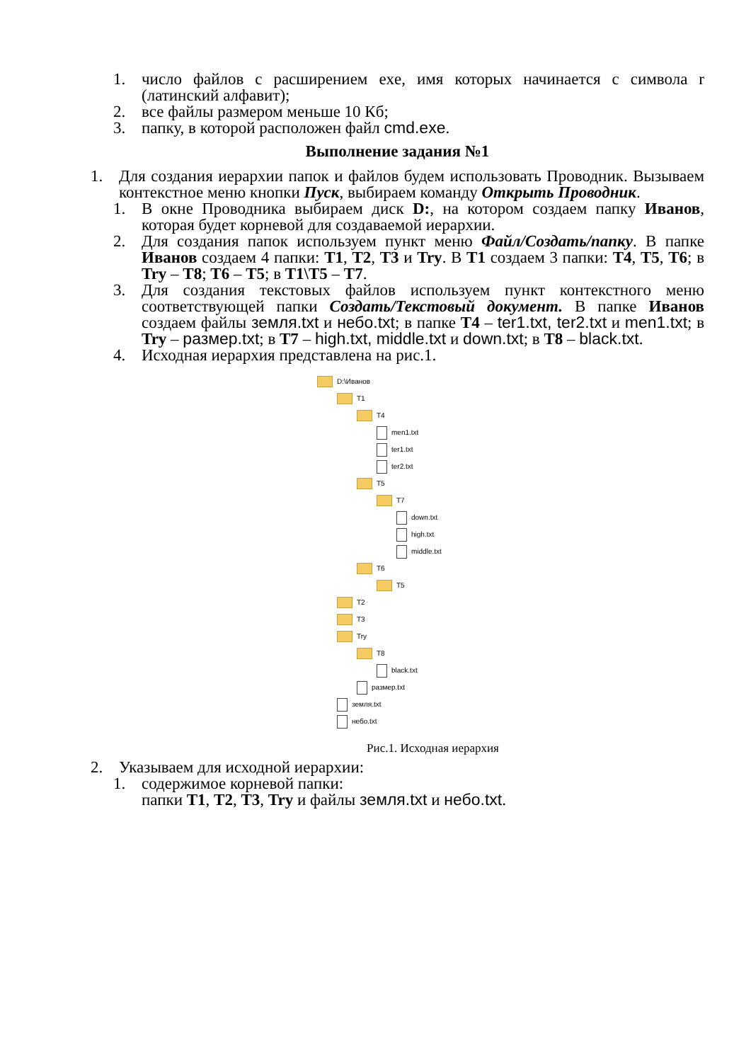1. число файлов с расширением exe, имя которых начинается с символа r (латинский алфавит);
2. все файлы размером меньше 10 Кб;
3. папку, в которой расположен файл cmd.exe.
Выполнение задания №1
1. Для создания иерархии папок и файлов будем использовать Проводник. Вызываем контекстное меню кнопки Пуск, выбираем команду Открыть Проводник.
1. В окне Проводника выбираем диск D:, на котором создаем папку Иванов, которая будет корневой для создаваемой иерархии.
2. Для создания папок используем пункт меню Файл/Создать/папку. В папке Иванов создаем 4 папки: T1, T2, T3 и Try. В T1 создаем 3 папки: T4, T5, T6; в Try – T8; T6 – T5; в T1\T5 – T7.
3. Для создания текстовых файлов используем пункт контекстного меню соответствующей папки Создать/Текстовый документ. В папке Иванов создаем файлы земля.txt и небо.txt; в папке T4 – ter1.txt, ter2.txt и men1.txt; в Try – размер.txt; в T7 – high.txt, middle.txt и down.txt; в T8 – black.txt.
4. Исходная иерархия представлена на рис.1.
D:\Иванов
T1
T4
men1.txt
ter1.txt
ter2.txt
T5
T7
down.txt
high.txt
middle.txt
T6
T5
T2
T3
Try
T8
black.txt
размер.txt
земля.txt
небо.txt
Рис.1. Исходная иерархия
2. Указываем для исходной иерархии:
1. содержимое корневой папки:
папки T1, T2, T3, Try и файлы земля.txt и небо.txt.